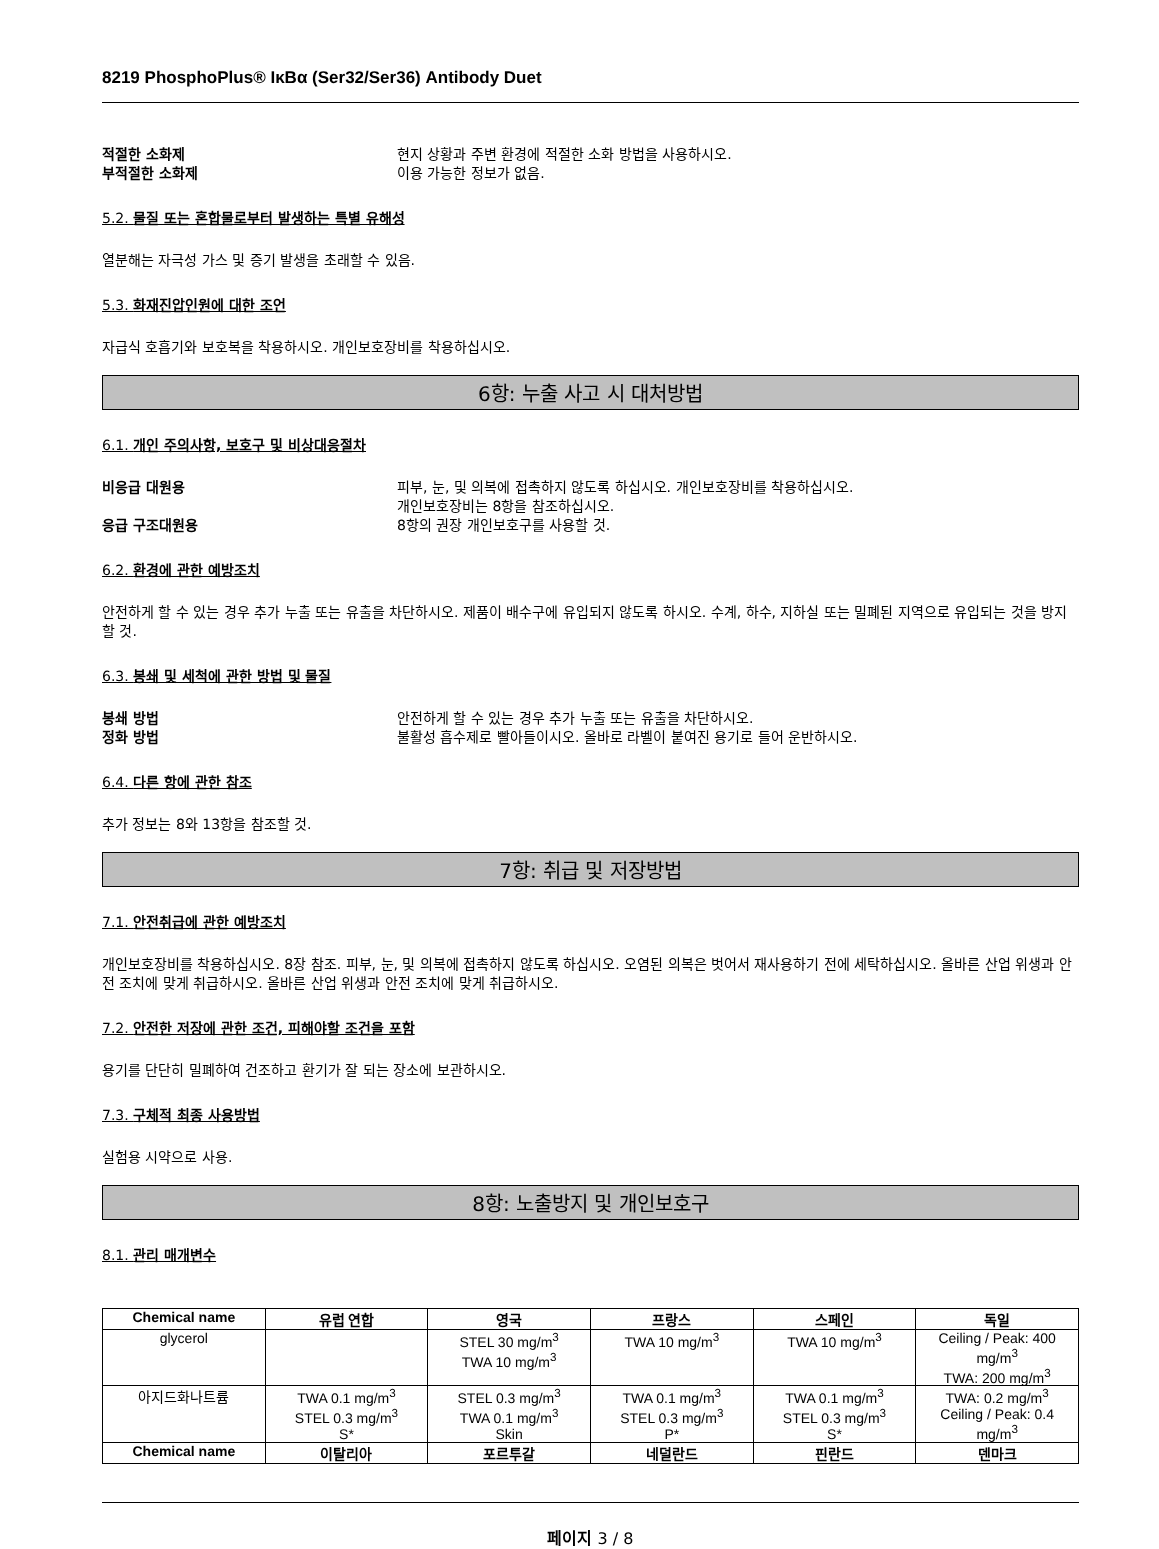8219 PhosphoPlus® IκBα (Ser32/Ser36) Antibody Duet
적절한 소화제 현지 상황과 주변 환경에 적절한 소화 방법을 사용하시오.
부적절한 소화제 이용 가능한 정보가 없음.
5.2. 물질 또는 혼합물로부터 발생하는 특별 유해성
열분해는 자극성 가스 및 증기 발생을 초래할 수 있음.
5.3. 화재진압인원에 대한 조언
자급식 호흡기와 보호복을 착용하시오. 개인보호장비를 착용하십시오.
6항: 누출 사고 시 대처방법
6.1. 개인 주의사항, 보호구 및 비상대응절차
비응급 대원용 피부, 눈, 및 의복에 접촉하지 않도록 하십시오. 개인보호장비를 착용하십시오.
개인보호장비는 8항을 참조하십시오.
응급 구조대원용 8항의 권장 개인보호구를 사용할 것.
6.2. 환경에 관한 예방조치
안전하게 할 수 있는 경우 추가 누출 또는 유출을 차단하시오. 제품이 배수구에 유입되지 않도록 하시오. 수계, 하수, 지하실 또는 밀폐된 지역으로 유입되는 것을 방지할 것.
6.3. 봉쇄 및 세척에 관한 방법 및 물질
봉쇄 방법 안전하게 할 수 있는 경우 추가 누출 또는 유출을 차단하시오.
정화 방법 불활성 흡수제로 빨아들이시오. 올바로 라벨이 붙여진 용기로 들어 운반하시오.
6.4. 다른 항에 관한 참조
추가 정보는 8와 13항을 참조할 것.
7항: 취급 및 저장방법
7.1. 안전취급에 관한 예방조치
개인보호장비를 착용하십시오. 8장 참조. 피부, 눈, 및 의복에 접촉하지 않도록 하십시오. 오염된 의복은 벗어서 재사용하기 전에 세탁하십시오. 올바른 산업 위생과 안전 조치에 맞게 취급하시오. 올바른 산업 위생과 안전 조치에 맞게 취급하시오.
7.2. 안전한 저장에 관한 조건, 피해야할 조건을 포함
용기를 단단히 밀폐하여 건조하고 환기가 잘 되는 장소에 보관하시오.
7.3. 구체적 최종 사용방법
실험용 시약으로 사용.
8항: 노출방지 및 개인보호구
8.1. 관리 매개변수
| Chemical name | 유럽 연합 | 영국 | 프랑스 | 스페인 | 독일 |
| --- | --- | --- | --- | --- | --- |
| glycerol | | STEL 30 mg/m<sup>3</sup> TWA 10 mg/m<sup>3</sup> | TWA 10 mg/m<sup>3</sup> | TWA 10 mg/m<sup>3</sup> | Ceiling / Peak: 400 mg/m<sup>3</sup> TWA: 200 mg/m<sup>3</sup> |
| 아지드화나트륨 | TWA 0.1 mg/m<sup>3</sup> STEL 0.3 mg/m<sup>3</sup> S* | STEL 0.3 mg/m<sup>3</sup> TWA 0.1 mg/m<sup>3</sup> Skin | TWA 0.1 mg/m<sup>3</sup> STEL 0.3 mg/m<sup>3</sup> P* | TWA 0.1 mg/m<sup>3</sup> STEL 0.3 mg/m<sup>3</sup> S* | TWA: 0.2 mg/m<sup>3</sup> Ceiling / Peak: 0.4 mg/m<sup>3</sup> |
| Chemical name | 이탈리아 | 포르투갈 | 네덜란드 | 핀란드 | 덴마크 |
페이지 3 / 8